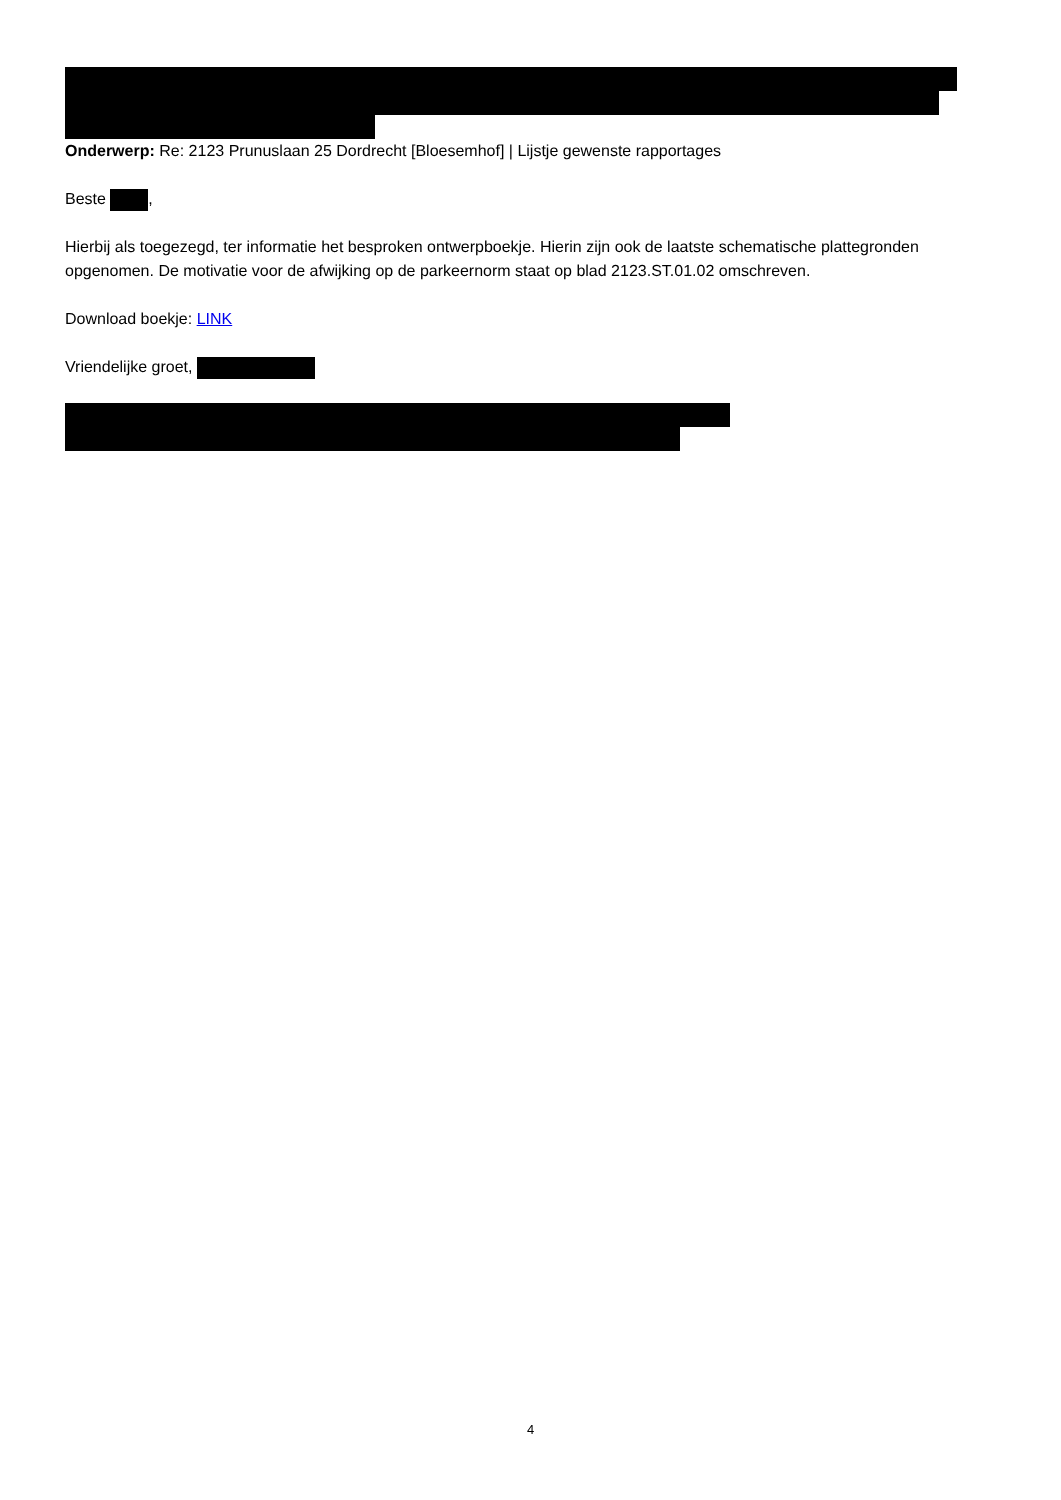Onderwerp: Re: 2123 Prunuslaan 25 Dordrecht [Bloesemhof] | Lijstje gewenste rapportages
Beste ,
Hierbij als toegezegd, ter informatie het besproken ontwerpboekje. Hierin zijn ook de laatste schematische plattegronden opgenomen. De motivatie voor de afwijking op de parkeernorm staat op blad 2123.ST.01.02 omschreven.
Download boekje: LINK
Vriendelijke groet,
4